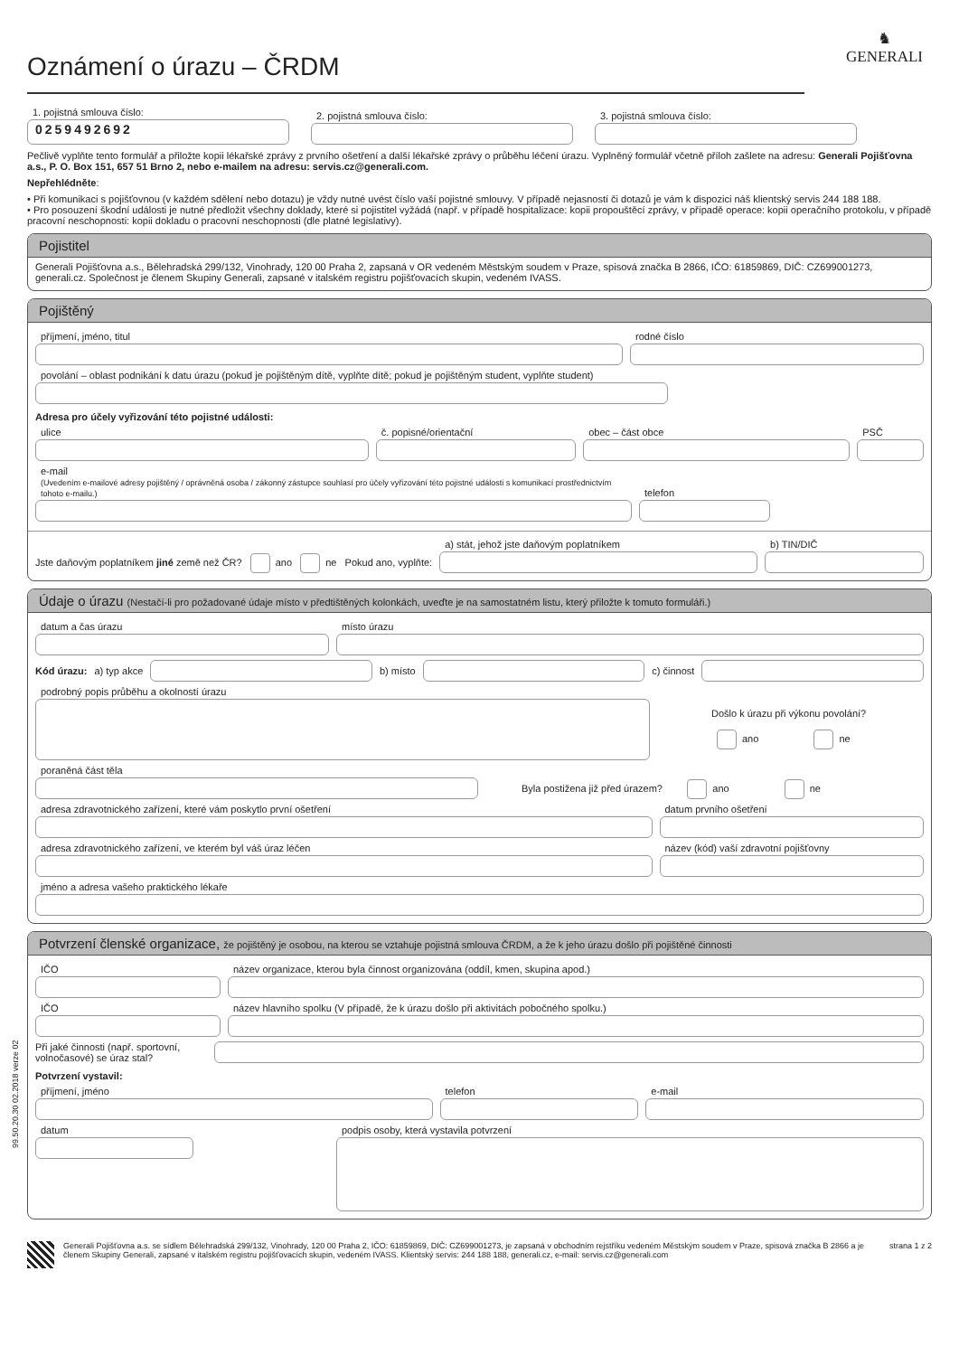♞
GENERALI
Oznámení o úrazu – ČRDM
1. pojistná smlouva číslo:
0259492692
2. pojistná smlouva číslo:
3. pojistná smlouva číslo:
Pečlivě vyplňte tento formulář a přiložte kopii lékařské zprávy z prvního ošetření a další lékařské zprávy o průběhu léčení úrazu. Vyplněný formulář včetně příloh zašlete na adresu: Generali Pojišťovna a.s., P. O. Box 151, 657 51 Brno 2, nebo e-mailem na adresu: servis.cz@generali.com.
Nepřehlédněte:
• Při komunikaci s pojišťovnou (v každém sdělení nebo dotazu) je vždy nutné uvést číslo vaší pojistné smlouvy. V případě nejasností či dotazů je vám k dispozici náš klientský servis 244 188 188.
• Pro posouzení škodní události je nutné předložit všechny doklady, které si pojistitel vyžádá (např. v případě hospitalizace: kopii propouštěcí zprávy, v případě operace: kopii operačního protokolu, v případě pracovní neschopnosti: kopii dokladu o pracovní neschopnosti (dle platné legislativy).
Pojistitel
Generali Pojišťovna a.s., Bělehradská 299/132, Vinohrady, 120 00 Praha 2, zapsaná v OR vedeném Městským soudem v Praze, spisová značka B 2866, IČO: 61859869, DIČ: CZ699001273, generali.cz. Společnost je členem Skupiny Generali, zapsané v italském registru pojišťovacích skupin, vedeném IVASS.
Pojištěný
příjmení, jméno, titul
rodné číslo
povolání – oblast podnikání k datu úrazu (pokud je pojištěným dítě, vyplňte dítě; pokud je pojištěným student, vyplňte student)
Adresa pro účely vyřizování této pojistné události:
ulice
č. popisné/orientační
obec – část obce
PSČ
e-mail
(Uvedením e-mailové adresy pojištěný / oprávněná osoba / zákonný zástupce souhlasí pro účely vyřizování této pojistné události s komunikací prostřednictvím tohoto e-mailu.)
telefon
Jste daňovým poplatníkem jiné země než ČR? ano ne Pokud ano, vyplňte:
a) stát, jehož jste daňovým poplatníkem
b) TIN/DIČ
Údaje o úrazu (Nestačí-li pro požadované údaje místo v předtištěných kolonkách, uveďte je na samostatném listu, který přiložte k tomuto formuláři.)
datum a čas úrazu
místo úrazu
Kód úrazu: a) typ akce
b) místo
c) činnost
podrobný popis průběhu a okolností úrazu
Došlo k úrazu při výkonu povolání?
ano ne
poraněná část těla
Byla postižena již před úrazem? ano ne
adresa zdravotnického zařízení, které vám poskytlo první ošetření
datum prvního ošetření
adresa zdravotnického zařízení, ve kterém byl váš úraz léčen
název (kód) vaší zdravotní pojišťovny
jméno a adresa vašeho praktického lékaře
Potvrzení členské organizace, že pojištěný je osobou, na kterou se vztahuje pojistná smlouva ČRDM, a že k jeho úrazu došlo při pojištěné činnosti
IČO
název organizace, kterou byla činnost organizována (oddíl, kmen, skupina apod.)
IČO
název hlavního spolku (V případě, že k úrazu došlo při aktivitách pobočného spolku.)
Při jaké činnosti (např. sportovní, volnočasové) se úraz stal?
Potvrzení vystavil:
příjmení, jméno
telefon
e-mail
datum podpis osoby, která vystavila potvrzení
Generali Pojišťovna a.s. se sídlem Bělehradská 299/132, Vinohrady, 120 00 Praha 2, IČO: 61859869, DIČ: CZ699001273, je zapsaná v obchodním rejstříku vedeném Městským soudem v Praze, spisová značka B 2866 a je členem Skupiny Generali, zapsané v italském registru pojišťovacích skupin, vedeném IVASS. Klientský servis: 244 188 188, generali.cz, e-mail: servis.cz@generali.com
strana 1 z 2
99.50.20.30 02.2018 verze 02